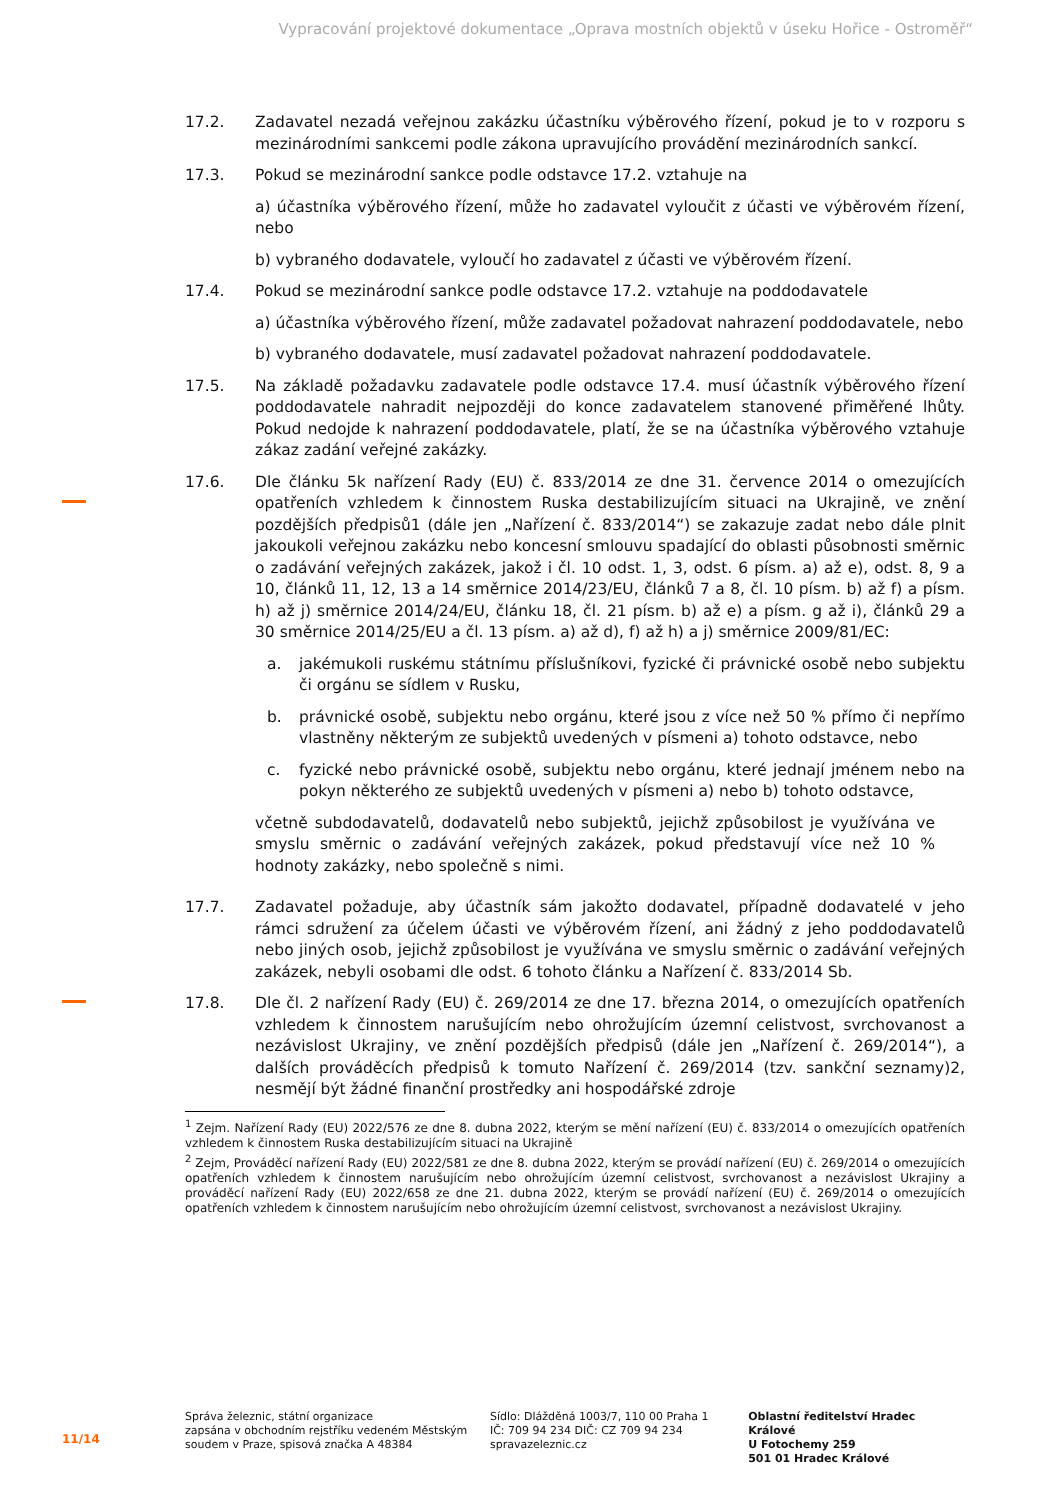Vypracování projektové dokumentace „Oprava mostních objektů v úseku Hořice - Ostroměř“
17.2. Zadavatel nezadá veřejnou zakázku účastníku výběrového řízení, pokud je to v rozporu s mezinárodními sankcemi podle zákona upravujícího provádění mezinárodních sankcí.
17.3. Pokud se mezinárodní sankce podle odstavce 17.2. vztahuje na
a) účastníka výběrového řízení, může ho zadavatel vyloučit z účasti ve výběrovém řízení, nebo
b) vybraného dodavatele, vyloučí ho zadavatel z účasti ve výběrovém řízení.
17.4. Pokud se mezinárodní sankce podle odstavce 17.2. vztahuje na poddodavatele
a) účastníka výběrového řízení, může zadavatel požadovat nahrazení poddodavatele, nebo
b) vybraného dodavatele, musí zadavatel požadovat nahrazení poddodavatele.
17.5. Na základě požadavku zadavatele podle odstavce 17.4. musí účastník výběrového řízení poddodavatele nahradit nejpozději do konce zadavatelem stanovené přiměřené lhůty. Pokud nedojde k nahrazení poddodavatele, platí, že se na účastníka výběrového vztahuje zákaz zadání veřejné zakázky.
17.6. Dle článku 5k nařízení Rady (EU) č. 833/2014 ze dne 31. července 2014 o omezujících opatřeních vzhledem k činnostem Ruska destabilizujícím situaci na Ukrajině, ve znění pozdějších předpisů1 (dále jen „Nařízení č. 833/2014“) se zakazuje zadat nebo dále plnit jakoukoli veřejnou zakázku nebo koncesní smlouvu spadající do oblasti působnosti směrnic o zadávání veřejných zakázek, jakož i čl. 10 odst. 1, 3, odst. 6 písm. a) až e), odst. 8, 9 a 10, článků 11, 12, 13 a 14 směrnice 2014/23/EU, článků 7 a 8, čl. 10 písm. b) až f) a písm. h) až j) směrnice 2014/24/EU, článku 18, čl. 21 písm. b) až e) a písm. g až i), článků 29 a 30 směrnice 2014/25/EU a čl. 13 písm. a) až d), f) až h) a j) směrnice 2009/81/EC:
a. jakémukoli ruskému státnímu příslušníkovi, fyzické či právnické osobě nebo subjektu či orgánu se sídlem v Rusku,
b. právnické osobě, subjektu nebo orgánu, které jsou z více než 50 % přímo či nepřímo vlastněny některým ze subjektů uvedených v písmeni a) tohoto odstavce, nebo
c. fyzické nebo právnické osobě, subjektu nebo orgánu, které jednají jménem nebo na pokyn některého ze subjektů uvedených v písmeni a) nebo b) tohoto odstavce,
včetně subdodavatelů, dodavatelů nebo subjektů, jejichž způsobilost je využívána ve smyslu směrnic o zadávání veřejných zakázek, pokud představují více než 10 % hodnoty zakázky, nebo společně s nimi.
17.7. Zadavatel požaduje, aby účastník sám jakožto dodavatel, případně dodavatelé v jeho rámci sdružení za účelem účasti ve výběrovém řízení, ani žádný z jeho poddodavatelů nebo jiných osob, jejichž způsobilost je využívána ve smyslu směrnic o zadávání veřejných zakázek, nebyli osobami dle odst. 6 tohoto článku a Nařízení č. 833/2014 Sb.
17.8. Dle čl. 2 nařízení Rady (EU) č. 269/2014 ze dne 17. března 2014, o omezujících opatřeních vzhledem k činnostem narušujícím nebo ohrožujícím územní celistvost, svrchovanost a nezávislost Ukrajiny, ve znění pozdějších předpisů (dále jen „Nařízení č. 269/2014“), a dalších prováděcích předpisů k tomuto Nařízení č. 269/2014 (tzv. sankční seznamy)2, nesmějí být žádné finanční prostředky ani hospodářské zdroje
<sup>1</sup> Zejm. Nařízení Rady (EU) 2022/576 ze dne 8. dubna 2022, kterým se mění nařízení (EU) č. 833/2014 o omezujících opatřeních vzhledem k činnostem Ruska destabilizujícím situaci na Ukrajině
<sup>2</sup> Zejm, Prováděcí nařízení Rady (EU) 2022/581 ze dne 8. dubna 2022, kterým se provádí nařízení (EU) č. 269/2014 o omezujících opatřeních vzhledem k činnostem narušujícím nebo ohrožujícím územní celistvost, svrchovanost a nezávislost Ukrajiny a prováděcí nařízení Rady (EU) 2022/658 ze dne 21. dubna 2022, kterým se provádí nařízení (EU) č. 269/2014 o omezujících opatřeních vzhledem k činnostem narušujícím nebo ohrožujícím územní celistvost, svrchovanost a nezávislost Ukrajiny.
11/14
Správa železnic, státní organizace
zapsána v obchodním rejstříku vedeném Městským soudem v Praze, spisová značka A 48384
Sídlo: Dlážděná 1003/7, 110 00 Praha 1
IČ: 709 94 234 DIČ: CZ 709 94 234
spravazeleznic.cz
Oblastní ředitelství Hradec Králové
U Fotochemy 259
501 01 Hradec Králové